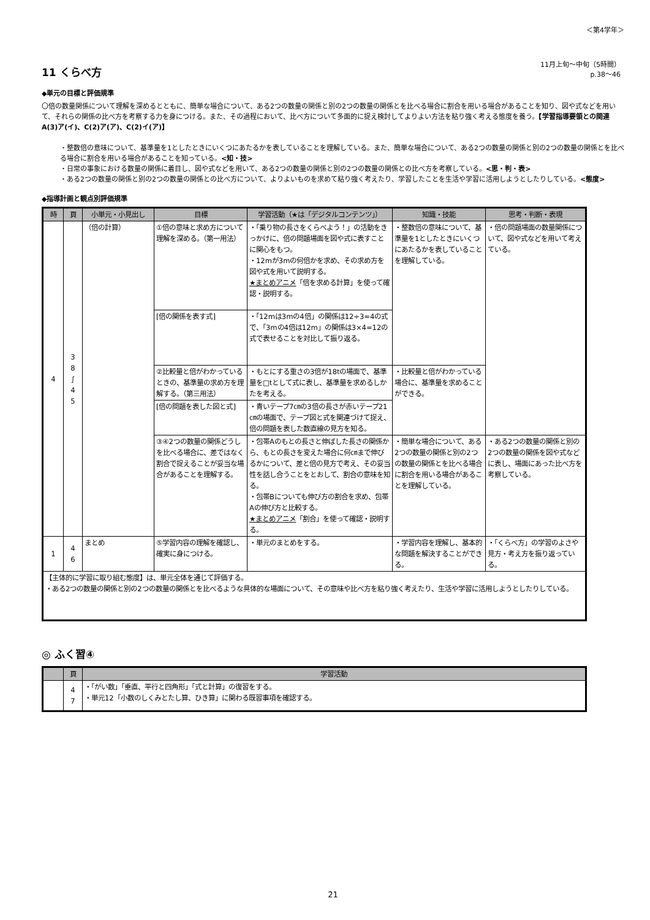＜第4学年＞
11 くらべ方
11月上旬～中旬（5時間）
p.38～46
◆単元の目標と評価規準
〇倍の数量関係について理解を深めるとともに、簡単な場合について、ある2つの数量の関係と別の2つの数量の関係とを比べる場合に割合を用いる場合があることを知り、図や式などを用いて、それらの関係の比べ方を考察する力を身につける。また、その過程において、比べ方について多面的に捉え検討してよりよい方法を粘り強く考える態度を養う。【学習指導要領との関連 A(3)ア(イ)、C(2)ア(ア)、C(2)イ(ア)】
・整数倍の意味について、基準量を1としたときにいくつにあたるかを表していることを理解している。また、簡単な場合について、ある2つの数量の関係と別の2つの数量の関係とを比べる場合に割合を用いる場合があることを知っている。<知・技>
・日常の事象における数量の関係に着目し、図や式などを用いて、ある2つの数量の関係と別の2つの数量の関係との比べ方を考察している。<思・判・表>
・ある2つの数量の関係と別の2つの数量の関係との比べ方について、よりよいものを求めて粘り強く考えたり、学習したことを生活や学習に活用しようとしたりしている。<態度>
◆指導計画と観点別評価規準
| 時 | 頁 | 小単元・小見出し | 目標 | 学習活動（★は「デジタルコンテンツ」） | 知識・技能 | 思考・判断・表現 |
| --- | --- | --- | --- | --- | --- | --- |
| 4 | 3 8 ∫ 4 5 | （倍の計算） | ①倍の意味と求め方について理解を深める。（第一用法） | ・「乗り物の長さをくらべよう！」の活動をきっかけに、倍の問題場面を図や式に表すことに関心をもつ。 ・12mが3mの何倍かを求め、その求め方を図や式を用いて説明する。 ★まとめアニメ 「倍を求める計算」を使って確認・説明する。 | ・整数倍の意味について、基準量を1としたときにいくつにあたるかを表していることを理解している。 | ・倍の問題場面の数量関係について、図や式などを用いて考えている。 |
| | | | [倍の関係を表す式] | ・「12mは3mの4倍」の関係は12÷3=4の式で、「3mの4倍は12m」の関係は3×4=12の式で表せることを対比して振り返る。 | | |
| | | | ②比較量と倍がわかっているときの、基準量の求め方を理解する。（第三用法） | ・もとにする重さの3倍が18tの場面で、基準量を□tとして式に表し、基準量を求めるしかたを考える。 | ・比較量と倍がわかっている場合に、基準量を求めることができる。 | |
| | | | [倍の問題を表した図と式] | ・青いテープ7㎝の3倍の長さが赤いテープ21㎝の場面で、テープ図と式を関連づけて捉え、倍の問題を表した数直線の見方を知る。 | | |
| | | | ③④2つの数量の関係どうしを比べる場合に、差ではなく割合で捉えることが妥当な場合があることを理解する。 | ・包帯Aのもとの長さと伸ばした長さの関係から、もとの長さを変えた場合に何㎝まで伸びるかについて、差と倍の見方で考え、その妥当性を話し合うことをとおして、割合の意味を知る。 ・包帯Bについても伸び方の割合を求め、包帯Aの伸び方と比較する。 ★まとめアニメ 「割合」を使って確認・説明する。 | ・簡単な場合について、ある2つの数量の関係と別の2つの数量の関係とを比べる場合に割合を用いる場合があることを理解している。 | ・ある2つの数量の関係と別の2つの数量の関係を図や式などに表し、場面にあった比べ方を考察している。 |
| 1 | 4 6 | まとめ | ⑤学習内容の理解を確認し、確実に身につける。 | ・単元のまとめをする。 | ・学習内容を理解し、基本的な問題を解決することができる。 | ・「くらべ方」の学習のよさや見方・考え方を振り返っている。 |
| 【主体的に学習に取り組む態度】は、単元全体を通じて評価する。 ・ある2つの数量の関係と別の2つの数量の関係とを比べるような具体的な場面について、その意味や比べ方を粘り強く考えたり、生活や学習に活用しようとしたりしている。 | | | | | | |
◎ ふく習④
| | 頁 | 学習活動 |
| --- | --- | --- |
| | 4 7 | ・「がい数」「垂直、平行と四角形」「式と計算」の復習をする。 ・単元12「小数のしくみとたし算、ひき算」に関わる既習事項を確認する。 |
21